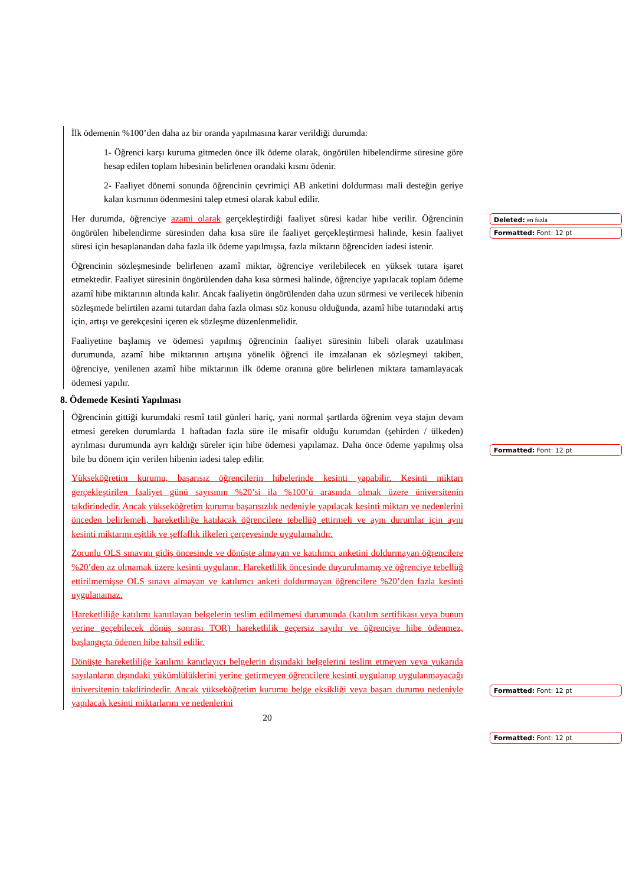İlk ödemenin %100’den daha az bir oranda yapılmasına karar verildiği durumda:
1- Öğrenci karşı kuruma gitmeden önce ilk ödeme olarak, öngörülen hibelendirme süresine göre hesap edilen toplam hibesinin belirlenen orandaki kısmı ödenir.
2- Faaliyet dönemi sonunda öğrencinin çevrimiçi AB anketini doldurması mali desteğin geriye kalan kısmının ödenmesini talep etmesi olarak kabul edilir.
Her durumda, öğrenciye azami olarak gerçekleştirdiği faaliyet süresi kadar hibe verilir. Öğrencinin öngörülen hibelendirme süresinden daha kısa süre ile faaliyet gerçekleştirmesi halinde, kesin faaliyet süresi için hesaplanandan daha fazla ilk ödeme yapılmışsa, fazla miktarın öğrenciden iadesi istenir.
Öğrencinin sözleşmesinde belirlenen azamî miktar, öğrenciye verilebilecek en yüksek tutara işaret etmektedir. Faaliyet süresinin öngörülenden daha kısa sürmesi halinde, öğrenciye yapılacak toplam ödeme azamî hibe miktarının altında kalır. Ancak faaliyetin öngörülenden daha uzun sürmesi ve verilecek hibenin sözleşmede belirtilen azami tutardan daha fazla olması söz konusu olduğunda, azamî hibe tutarındaki artış için, artışı ve gerekçesini içeren ek sözleşme düzenlenmelidir.
Faaliyetine başlamış ve ödemesi yapılmış öğrencinin faaliyet süresinin hibeli olarak uzatılması durumunda, azamî hibe miktarının artışına yönelik öğrenci ile imzalanan ek sözleşmeyi takiben, öğrenciye, yenilenen azamî hibe miktarının ilk ödeme oranına göre belirlenen miktara tamamlayacak ödemesi yapılır.
8. Ödemede Kesinti Yapılması
Öğrencinin gittiği kurumdaki resmî tatil günleri hariç, yani normal şartlarda öğrenim veya stajın devam etmesi gereken durumlarda 1 haftadan fazla süre ile misafir olduğu kurumdan (şehirden / ülkeden) ayrılması durumunda ayrı kaldığı süreler için hibe ödemesi yapılamaz. Daha önce ödeme yapılmış olsa bile bu dönem için verilen hibenin iadesi talep edilir.
Yükseköğretim kurumu, başarısız öğrencilerin hibelerinde kesinti yapabilir. Kesinti miktarı gerçekleştirilen faaliyet günü sayısının %20’si ila %100’ü arasında olmak üzere üniversitenin takdirindedir. Ancak yükseköğretim kurumu başarısızlık nedeniyle yapılacak kesinti miktarı ve nedenlerini önceden belirlemeli, hareketliliğe katılacak öğrencilere tebellüğ ettirmeli ve aynı durumlar için aynı kesinti miktarını eşitlik ve şeffaflık ilkeleri çerçevesinde uygulamalıdır.
Zorunlu OLS sınavını gidiş öncesinde ve dönüşte almayan ve katılımcı anketini doldurmayan öğrencilere %20’den az olmamak üzere kesinti uygulanır. Hareketlilik öncesinde duyurulmamış ve öğrenciye tebellüğ ettirilmemişse OLS sınavı almayan ve katılımcı anketi doldurmayan öğrencilere %20’den fazla kesinti uygulanamaz.
Hareketliliğe katılımı kanıtlayan belgelerin teslim edilmemesi durumunda (katılım sertifikası veya bunun yerine geçebilecek dönüş sonrası TOR) hareketlilik geçersiz sayılır ve öğrenciye hibe ödenmez, başlangıçta ödenen hibe tahsil edilir.
Dönüşte hareketliliğe katılımı kanıtlayıcı belgelerin dışındaki belgelerini teslim etmeyen veya yukarıda sayılanların dışındaki yükümlülüklerini yerine getirmeyen öğrencilere kesinti uygulanıp uygulanmayacağı üniversitenin takdirindedir. Ancak yükseköğretim kurumu belge eksikliği veya başarı durumu nedeniyle yapılacak kesinti miktarlarını ve nedenlerini
20
Deleted: en fazla
Formatted: Font: 12 pt
Formatted: Font: 12 pt
Formatted: Font: 12 pt
Formatted: Font: 12 pt